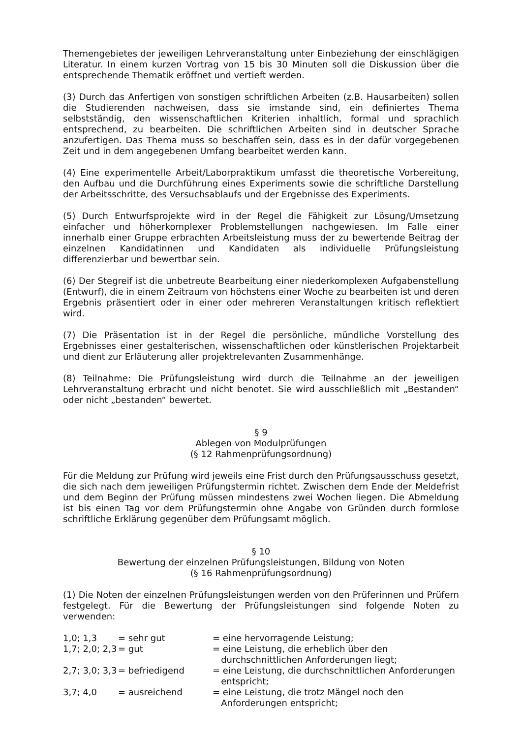Themengebietes der jeweiligen Lehrveranstaltung unter Einbeziehung der einschlägigen Literatur. In einem kurzen Vortrag von 15 bis 30 Minuten soll die Diskussion über die entsprechende Thematik eröffnet und vertieft werden.
(3) Durch das Anfertigen von sonstigen schriftlichen Arbeiten (z.B. Hausarbeiten) sollen die Studierenden nachweisen, dass sie imstande sind, ein definiertes Thema selbstständig, den wissenschaftlichen Kriterien inhaltlich, formal und sprachlich entsprechend, zu bearbeiten. Die schriftlichen Arbeiten sind in deutscher Sprache anzufertigen. Das Thema muss so beschaffen sein, dass es in der dafür vorgegebenen Zeit und in dem angegebenen Umfang bearbeitet werden kann.
(4) Eine experimentelle Arbeit/Laborpraktikum umfasst die theoretische Vorbereitung, den Aufbau und die Durchführung eines Experiments sowie die schriftliche Darstellung der Arbeitsschritte, des Versuchsablaufs und der Ergebnisse des Experiments.
(5) Durch Entwurfsprojekte wird in der Regel die Fähigkeit zur Lösung/Umsetzung einfacher und höherkomplexer Problemstellungen nachgewiesen. Im Falle einer innerhalb einer Gruppe erbrachten Arbeitsleistung muss der zu bewertende Beitrag der einzelnen Kandidatinnen und Kandidaten als individuelle Prüfungsleistung differenzierbar und bewertbar sein.
(6) Der Stegreif ist die unbetreute Bearbeitung einer niederkomplexen Aufgabenstellung (Entwurf), die in einem Zeitraum von höchstens einer Woche zu bearbeiten ist und deren Ergebnis präsentiert oder in einer oder mehreren Veranstaltungen kritisch reflektiert wird.
(7) Die Präsentation ist in der Regel die persönliche, mündliche Vorstellung des Ergebnisses einer gestalterischen, wissenschaftlichen oder künstlerischen Projektarbeit und dient zur Erläuterung aller projektrelevanten Zusammenhänge.
(8) Teilnahme: Die Prüfungsleistung wird durch die Teilnahme an der jeweiligen Lehrveranstaltung erbracht und nicht benotet. Sie wird ausschließlich mit „Bestanden“ oder nicht „bestanden“ bewertet.
§ 9
Ablegen von Modulprüfungen
(§ 12 Rahmenprüfungsordnung)
Für die Meldung zur Prüfung wird jeweils eine Frist durch den Prüfungsausschuss gesetzt, die sich nach dem jeweiligen Prüfungstermin richtet. Zwischen dem Ende der Meldefrist und dem Beginn der Prüfung müssen mindestens zwei Wochen liegen. Die Abmeldung ist bis einen Tag vor dem Prüfungstermin ohne Angabe von Gründen durch formlose schriftliche Erklärung gegenüber dem Prüfungsamt möglich.
§ 10
Bewertung der einzelnen Prüfungsleistungen, Bildung von Noten
(§ 16 Rahmenprüfungsordnung)
(1) Die Noten der einzelnen Prüfungsleistungen werden von den Prüferinnen und Prüfern festgelegt. Für die Bewertung der Prüfungsleistungen sind folgende Noten zu verwenden:
| 1,0; 1,3 | = sehr gut | = eine hervorragende Leistung; |
| 1,7; 2,0; 2,3 | = gut | = eine Leistung, die erheblich über den durchschnittlichen Anforderungen liegt; |
| 2,7; 3,0; 3,3 | = befriedigend | = eine Leistung, die durchschnittlichen Anforderungen entspricht; |
| 3,7; 4,0 | = ausreichend | = eine Leistung, die trotz Mängel noch den Anforderungen entspricht; |